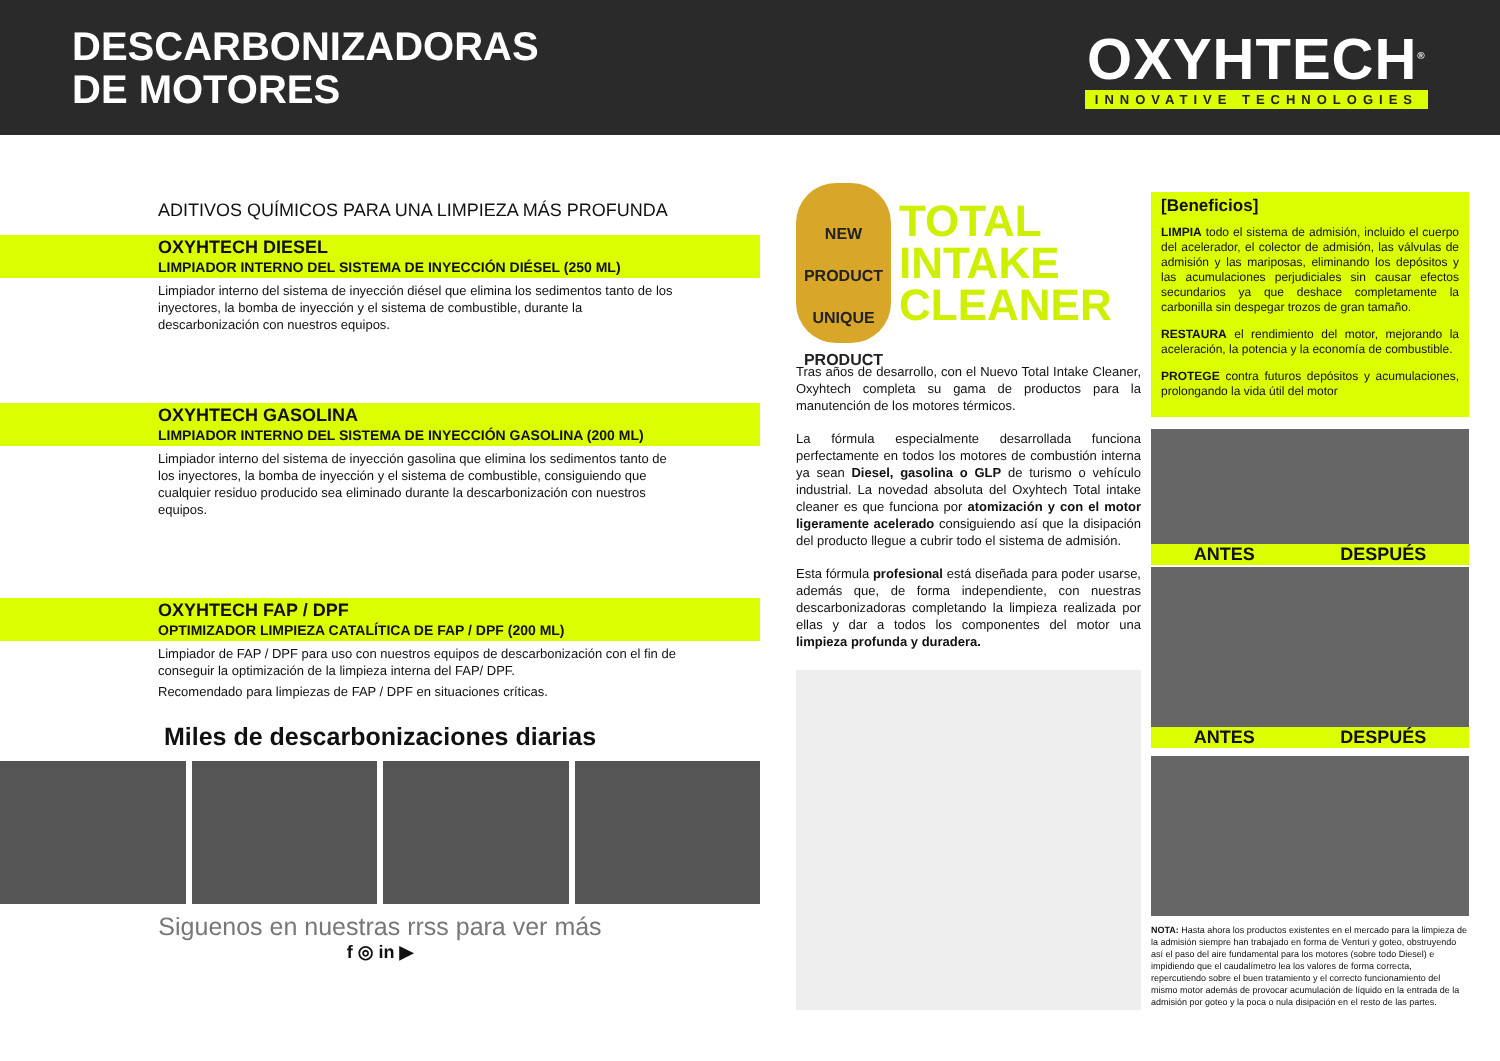DESCARBONIZADORAS
DE MOTORES
OXYHTECH<sup>®</sup>
INNOVATIVE TECHNOLOGIES
ADITIVOS QUÍMICOS PARA UNA LIMPIEZA MÁS PROFUNDA
OXYHTECH DIESEL
LIMPIADOR INTERNO DEL SISTEMA DE INYECCIÓN DIÉSEL (250 ML)
Limpiador interno del sistema de inyección diésel que elimina los sedimentos tanto de los inyectores, la bomba de inyección y el sistema de combustible, durante la descarbonización con nuestros equipos.
OXYHTECH GASOLINA
LIMPIADOR INTERNO DEL SISTEMA DE INYECCIÓN GASOLINA (200 ML)
Limpiador interno del sistema de inyección gasolina que elimina los sedimentos tanto de los inyectores, la bomba de inyección y el sistema de combustible, consiguiendo que cualquier residuo producido sea eliminado durante la descarbonización con nuestros equipos.
OXYHTECH FAP / DPF
OPTIMIZADOR LIMPIEZA CATALÍTICA DE FAP / DPF (200 ML)
Limpiador de FAP / DPF para uso con nuestros equipos de descarbonización con el fin de conseguir la optimización de la limpieza interna del FAP/ DPF.
Recomendado para limpiezas de FAP / DPF en situaciones críticas.
Miles de descarbonizaciones diarias
Siguenos en nuestras rrss para ver más
f ◎ in ▶
NEW
PRODUCT
UNIQUE PRODUCT
TOTAL
INTAKE
CLEANER
Tras años de desarrollo, con el Nuevo Total Intake Cleaner, Oxyhtech completa su gama de productos para la manutención de los motores térmicos.
La fórmula especialmente desarrollada funciona perfectamente en todos los motores de combustión interna ya sean Diesel, gasolina o GLP de turismo o vehículo industrial. La novedad absoluta del Oxyhtech Total intake cleaner es que funciona por atomización y con el motor ligeramente acelerado consiguiendo así que la disipación del producto llegue a cubrir todo el sistema de admisión.
Esta fórmula profesional está diseñada para poder usarse, además que, de forma independiente, con nuestras descarbonizadoras completando la limpieza realizada por ellas y dar a todos los componentes del motor una limpieza profunda y duradera.
[Beneficios]
LIMPIA todo el sistema de admisión, incluido el cuerpo del acelerador, el colector de admisión, las válvulas de admisión y las mariposas, eliminando los depósitos y las acumulaciones perjudiciales sin causar efectos secundarios ya que deshace completamente la carbonilla sin despegar trozos de gran tamaño.
RESTAURA el rendimiento del motor, mejorando la aceleración, la potencia y la economía de combustible.
PROTEGE contra futuros depósitos y acumulaciones, prolongando la vida útil del motor
ANTES DESPUÉS
ANTES DESPUÉS
NOTA: Hasta ahora los productos existentes en el mercado para la limpieza de la admisión siempre han trabajado en forma de Venturi y goteo, obstruyendo así el paso del aire fundamental para los motores (sobre todo Diesel) e impidiendo que el caudalímetro lea los valores de forma correcta, repercutiendo sobre el buen tratamiento y el correcto funcionamiento del mismo motor además de provocar acumulación de líquido en la entrada de la admisión por goteo y la poca o nula disipación en el resto de las partes.